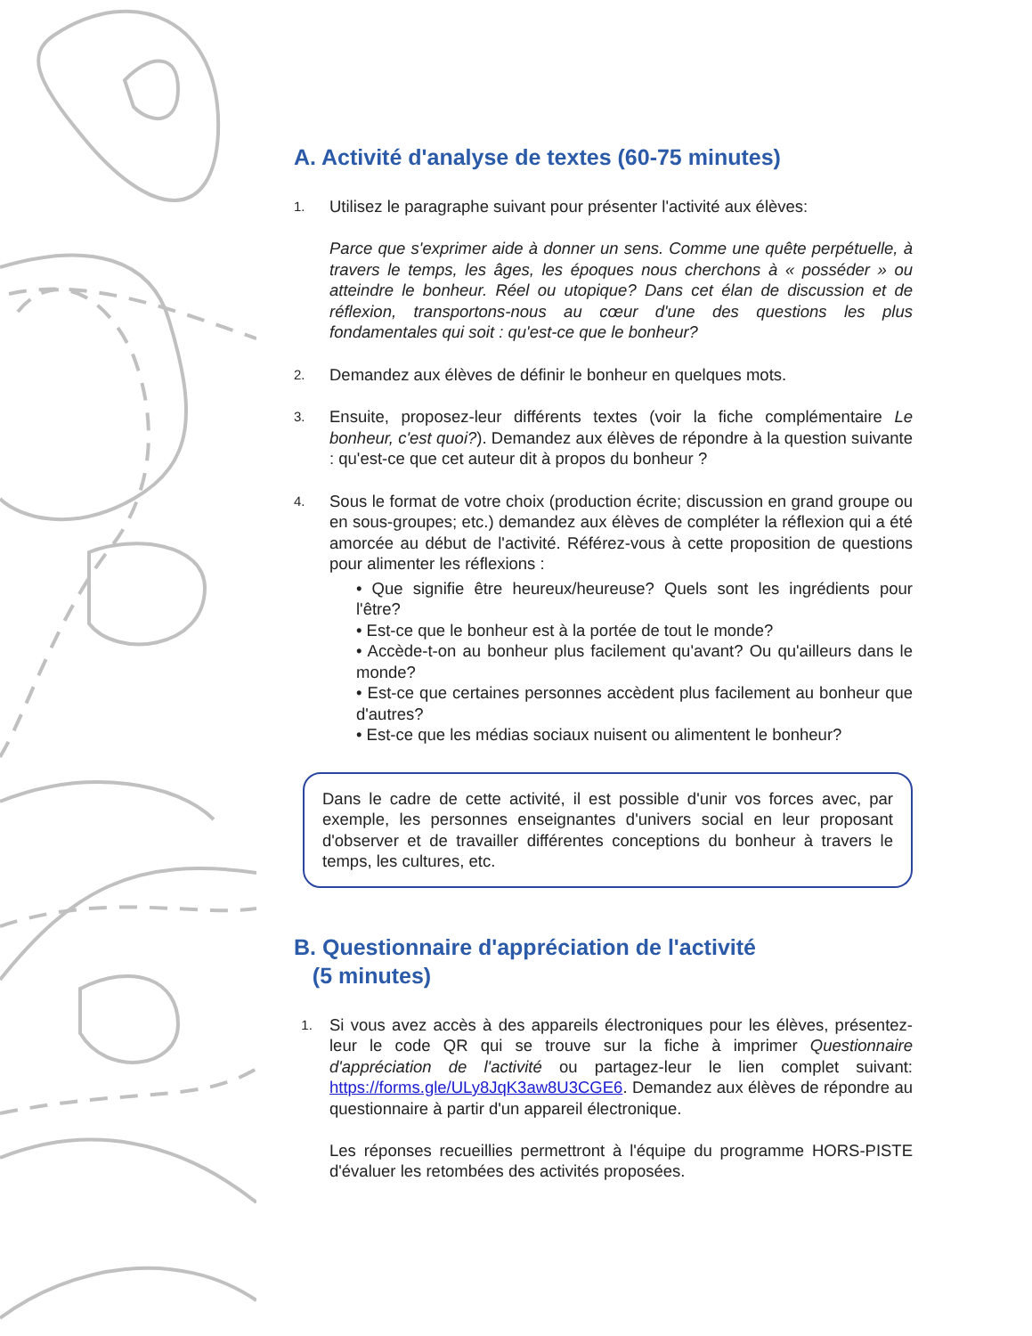A. Activité d'analyse de textes (60-75 minutes)
1.
Utilisez le paragraphe suivant pour présenter l'activité aux élèves:
Parce que s'exprimer aide à donner un sens. Comme une quête perpétuelle, à travers le temps, les âges, les époques nous cherchons à « posséder » ou atteindre le bonheur. Réel ou utopique? Dans cet élan de discussion et de réflexion, transportons-nous au cœur d'une des questions les plus fondamentales qui soit : qu'est-ce que le bonheur?
2.
Demandez aux élèves de définir le bonheur en quelques mots.
3.
Ensuite, proposez-leur différents textes (voir la fiche complémentaire Le bonheur, c'est quoi?). Demandez aux élèves de répondre à la question suivante : qu'est-ce que cet auteur dit à propos du bonheur ?
4.
Sous le format de votre choix (production écrite; discussion en grand groupe ou en sous-groupes; etc.) demandez aux élèves de compléter la réflexion qui a été amorcée au début de l'activité. Référez-vous à cette proposition de questions pour alimenter les réflexions :
• Que signifie être heureux/heureuse? Quels sont les ingrédients pour l'être?
• Est-ce que le bonheur est à la portée de tout le monde?
• Accède-t-on au bonheur plus facilement qu'avant? Ou qu'ailleurs dans le monde?
• Est-ce que certaines personnes accèdent plus facilement au bonheur que d'autres?
• Est-ce que les médias sociaux nuisent ou alimentent le bonheur?
Dans le cadre de cette activité, il est possible d'unir vos forces avec, par exemple, les personnes enseignantes d'univers social en leur proposant d'observer et de travailler différentes conceptions du bonheur à travers le temps, les cultures, etc.
B. Questionnaire d'appréciation de l'activité
(5 minutes)
1.
Si vous avez accès à des appareils électroniques pour les élèves, présentez-leur le code QR qui se trouve sur la fiche à imprimer Questionnaire d'appréciation de l'activité ou partagez-leur le lien complet suivant: https://forms.gle/ULy8JqK3aw8U3CGE6. Demandez aux élèves de répondre au questionnaire à partir d'un appareil électronique.
Les réponses recueillies permettront à l'équipe du programme HORS-PISTE d'évaluer les retombées des activités proposées.